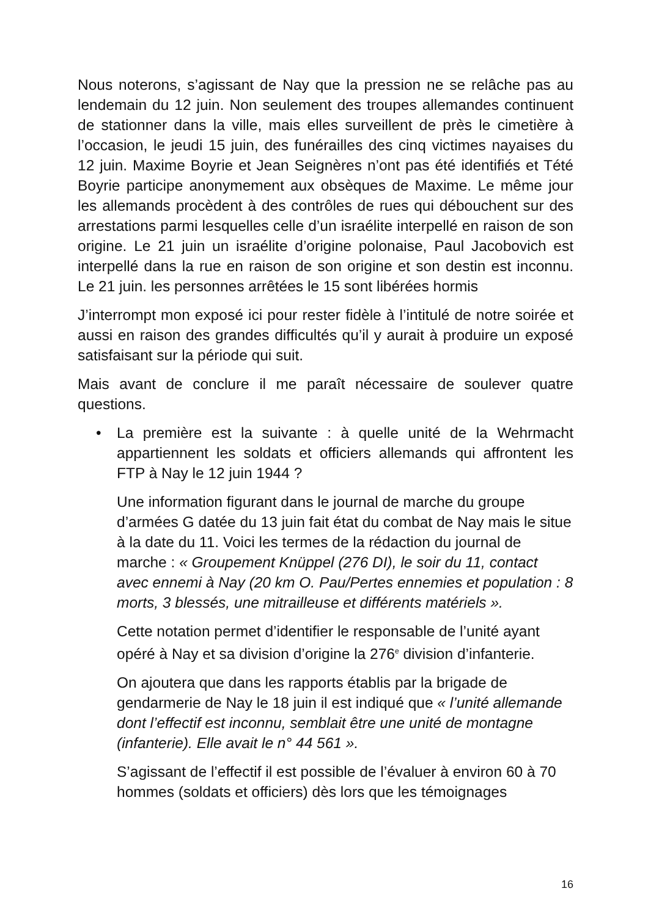Nous noterons, s’agissant de Nay que la pression ne se relâche pas au lendemain du 12 juin. Non seulement des troupes allemandes continuent de stationner dans la ville, mais elles surveillent de près le cimetière à l’occasion, le jeudi 15 juin, des funérailles des cinq victimes nayaises du 12 juin. Maxime Boyrie et Jean Seignères n’ont pas été identifiés et Tété Boyrie participe anonymement aux obsèques de Maxime. Le même jour les allemands procèdent à des contrôles de rues qui débouchent sur des arrestations parmi lesquelles celle d’un israélite interpellé en raison de son origine. Le 21 juin un israélite d’origine polonaise, Paul Jacobovich est interpellé dans la rue en raison de son origine et son destin est inconnu. Le 21 juin. les personnes arrêtées le 15 sont libérées hormis
J’interrompt mon exposé ici pour rester fidèle à l’intitulé de notre soirée et aussi en raison des grandes difficultés qu’il y aurait à produire un exposé satisfaisant sur la période qui suit.
Mais avant de conclure il me paraît nécessaire de soulever quatre questions.
• La première est la suivante : à quelle unité de la Wehrmacht appartiennent les soldats et officiers allemands qui affrontent les FTP à Nay le 12 juin 1944 ?
Une information figurant dans le journal de marche du groupe d’armées G datée du 13 juin fait état du combat de Nay mais le situe à la date du 11. Voici les termes de la rédaction du journal de marche : « Groupement Knüppel (276 DI), le soir du 11, contact avec ennemi à Nay (20 km O. Pau/Pertes ennemies et population : 8 morts, 3 blessés, une mitrailleuse et différents matériels ».
Cette notation permet d’identifier le responsable de l’unité ayant opéré à Nay et sa division d’origine la 276<sup>e</sup> division d’infanterie.
On ajoutera que dans les rapports établis par la brigade de gendarmerie de Nay le 18 juin il est indiqué que « l’unité allemande dont l’effectif est inconnu, semblait être une unité de montagne (infanterie). Elle avait le n° 44 561 ».
S’agissant de l’effectif il est possible de l’évaluer à environ 60 à 70 hommes (soldats et officiers) dès lors que les témoignages
16